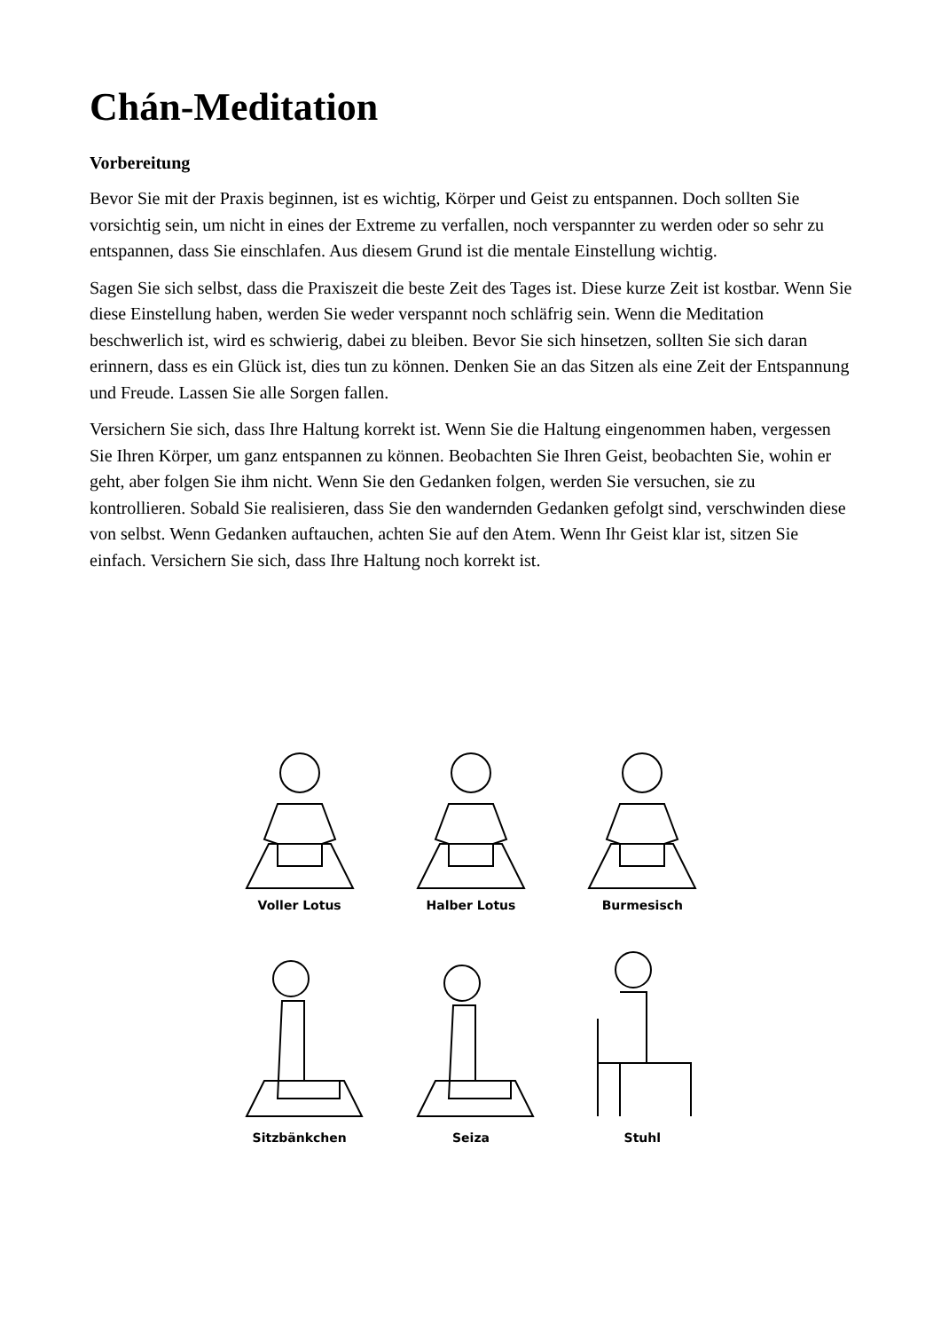Chán-Meditation
Vorbereitung
Bevor Sie mit der Praxis beginnen, ist es wichtig, Körper und Geist zu entspannen. Doch sollten Sie vorsichtig sein, um nicht in eines der Extreme zu verfallen, noch verspannter zu werden oder so sehr zu entspannen, dass Sie einschlafen. Aus diesem Grund ist die mentale Einstellung wichtig.
Sagen Sie sich selbst, dass die Praxiszeit die beste Zeit des Tages ist. Diese kurze Zeit ist kostbar. Wenn Sie diese Einstellung haben, werden Sie weder verspannt noch schläfrig sein. Wenn die Meditation beschwerlich ist, wird es schwierig, dabei zu bleiben. Bevor Sie sich hinsetzen, sollten Sie sich daran erinnern, dass es ein Glück ist, dies tun zu können. Denken Sie an das Sitzen als eine Zeit der Entspannung und Freude. Lassen Sie alle Sorgen fallen.
Versichern Sie sich, dass Ihre Haltung korrekt ist. Wenn Sie die Haltung eingenommen haben, vergessen Sie Ihren Körper, um ganz entspannen zu können. Beobachten Sie Ihren Geist, beobachten Sie, wohin er geht, aber folgen Sie ihm nicht. Wenn Sie den Gedanken folgen, werden Sie versuchen, sie zu kontrollieren. Sobald Sie realisieren, dass Sie den wandernden Gedanken gefolgt sind, verschwinden diese von selbst. Wenn Gedanken auftauchen, achten Sie auf den Atem. Wenn Ihr Geist klar ist, sitzen Sie einfach. Versichern Sie sich, dass Ihre Haltung noch korrekt ist.
Voller Lotus
Halber Lotus
Burmesisch
Sitzbänkchen
Seiza
Stuhl